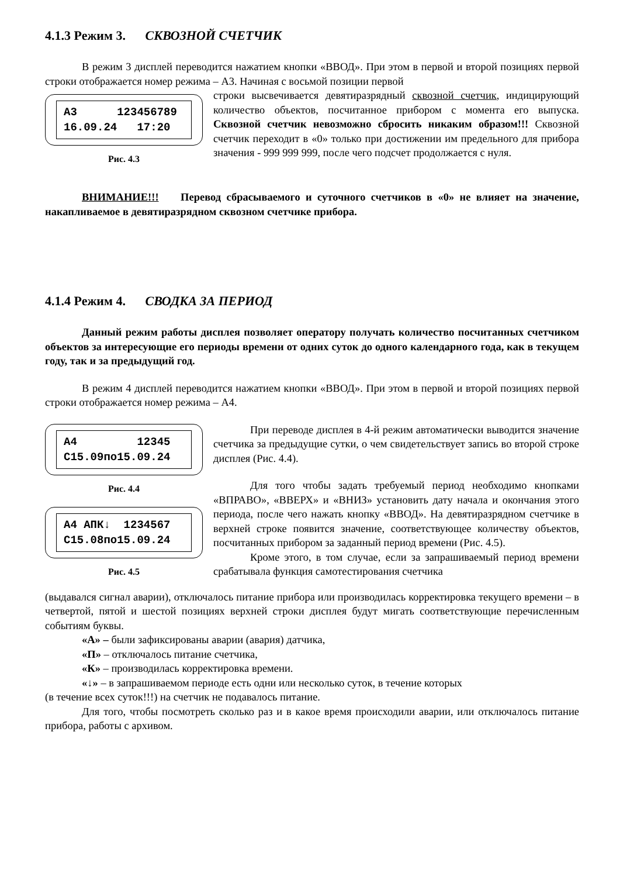4.1.3 Режим 3. СКВОЗНОЙ СЧЕТЧИК
В режим 3 дисплей переводится нажатием кнопки «ВВОД». При этом в первой и второй позициях первой строки отображается номер режима – А3. Начиная с восьмой позиции первой
А3 123456789 16.09.24 17:20
Рис. 4.3
строки высвечивается девятиразрядный сквозной счетчик, индицирующий количество объектов, посчитанное прибором с момента его выпуска. Сквозной счетчик невозможно сбросить никаким образом!!! Сквозной счетчик переходит в «0» только при достижении им предельного для прибора значения - 999 999 999, после чего подсчет продолжается с нуля.
ВНИМАНИЕ!!! Перевод сбрасываемого и суточного счетчиков в «0» не влияет на значение, накапливаемое в девятиразрядном сквозном счетчике прибора.
4.1.4 Режим 4. СВОДКА ЗА ПЕРИОД
Данный режим работы дисплея позволяет оператору получать количество посчитанных счетчиком объектов за интересующие его периоды времени от одних суток до одного календарного года, как в текущем году, так и за предыдущий год.
В режим 4 дисплей переводится нажатием кнопки «ВВОД». При этом в первой и второй позициях первой строки отображается номер режима – А4.
А4 12345 С15.09по15.09.24
Рис. 4.4
А4 АПК↓ 1234567 С15.08по15.09.24
Рис. 4.5
При переводе дисплея в 4-й режим автоматически выводится значение счетчика за предыдущие сутки, о чем свидетельствует запись во второй строке дисплея (Рис. 4.4).
Для того чтобы задать требуемый период необходимо кнопками «ВПРАВО», «ВВЕРХ» и «ВНИЗ» установить дату начала и окончания этого периода, после чего нажать кнопку «ВВОД». На девятиразрядном счетчике в верхней строке появится значение, соответствующее количеству объектов, посчитанных прибором за заданный период времени (Рис. 4.5).
Кроме этого, в том случае, если за запрашиваемый период времени срабатывала функция самотестирования счетчика
(выдавался сигнал аварии), отключалось питание прибора или производилась корректировка текущего времени – в четвертой, пятой и шестой позициях верхней строки дисплея будут мигать соответствующие перечисленным событиям буквы.
«А» – были зафиксированы аварии (авария) датчика,
«П» – отключалось питание счетчика,
«К» – производилась корректировка времени.
«↓» – в запрашиваемом периоде есть одни или несколько суток, в течение которых
(в течение всех суток!!!) на счетчик не подавалось питание.
Для того, чтобы посмотреть сколько раз и в какое время происходили аварии, или отключалось питание прибора, работы с архивом.